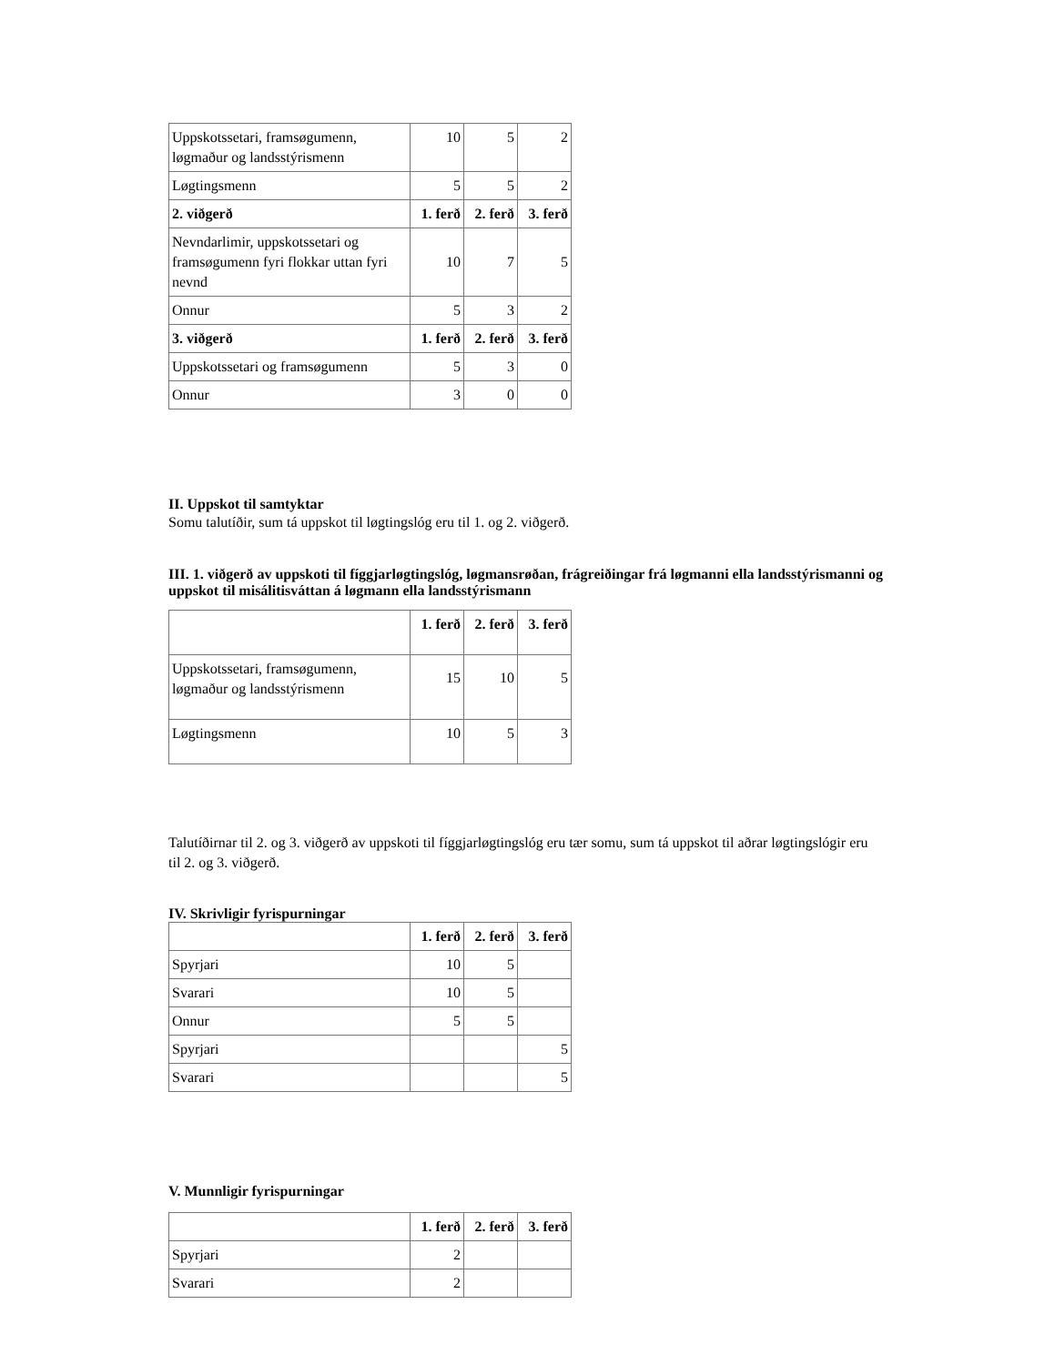| Uppskotssetari, framsøgumenn, løgmaður og landsstýrismenn | 10 | 5 | 2 |
| Løgtingsmenn | 5 | 5 | 2 |
| 2. viðgerð | 1. ferð | 2. ferð | 3. ferð |
| Nevndarlimir, uppskotssetari og framsøgumenn fyri flokkar uttan fyri nevnd | 10 | 7 | 5 |
| Onnur | 5 | 3 | 2 |
| 3. viðgerð | 1. ferð | 2. ferð | 3. ferð |
| Uppskotssetari og framsøgumenn | 5 | 3 | 0 |
| Onnur | 3 | 0 | 0 |
II. Uppskot til samtyktar
Somu talutíðir, sum tá uppskot til løgtingslóg eru til 1. og 2. viðgerð.
III. 1. viðgerð av uppskoti til fíggjarløgtingslóg, løgmansrøðan, frágreiðingar frá løgmanni ella landsstýrismanni og uppskot til misálitisváttan á løgmann ella landsstýrismann
| | 1. ferð | 2. ferð | 3. ferð |
| --- | --- | --- | --- |
| Uppskotssetari, framsøgumenn, løgmaður og landsstýrismenn | 15 | 10 | 5 |
| Løgtingsmenn | 10 | 5 | 3 |
Talutíðirnar til 2. og 3. viðgerð av uppskoti til fíggjarløgtingslóg eru tær somu, sum tá uppskot til aðrar løgtingslógir eru til 2. og 3. viðgerð.
IV. Skrivligir fyrispurningar
| | 1. ferð | 2. ferð | 3. ferð |
| --- | --- | --- | --- |
| Spyrjari | 10 | 5 | |
| Svarari | 10 | 5 | |
| Onnur | 5 | 5 | |
| Spyrjari | | | 5 |
| Svarari | | | 5 |
V. Munnligir fyrispurningar
| | 1. ferð | 2. ferð | 3. ferð |
| --- | --- | --- | --- |
| Spyrjari | 2 | | |
| Svarari | 2 | | |